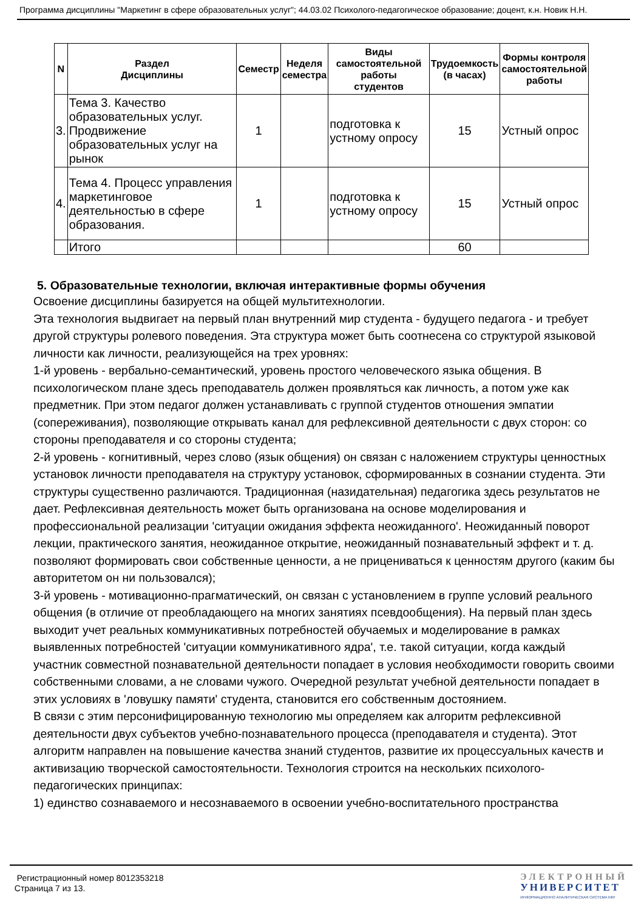Программа дисциплины "Маркетинг в сфере образовательных услуг"; 44.03.02 Психолого-педагогическое образование; доцент, к.н. Новик Н.Н.
| N | Раздел Дисциплины | Семестр | Неделя семестра | Виды самостоятельной работы студентов | Трудоемкость (в часах) | Формы контроля самостоятельной работы |
| --- | --- | --- | --- | --- | --- | --- |
| 3. | Тема 3. Качество образовательных услуг. Продвижение образовательных услуг на рынок | 1 | | подготовка к устному опросу | 15 | Устный опрос |
| 4. | Тема 4. Процесс управления маркетинговое деятельностью в сфере образования. | 1 | | подготовка к устному опросу | 15 | Устный опрос |
| | Итого | | | | 60 | |
5. Образовательные технологии, включая интерактивные формы обучения
Освоение дисциплины базируется на общей мультитехнологии.
Эта технология выдвигает на первый план внутренний мир студента - будущего педагога - и требует другой структуры ролевого поведения. Эта структура может быть соотнесена со структурой языковой личности как личности, реализующейся на трех уровнях:
1-й уровень - вербально-семантический, уровень простого человеческого языка общения. В психологическом плане здесь преподаватель должен проявляться как личность, а потом уже как предметник. При этом педагог должен устанавливать с группой студентов отношения эмпатии (сопереживания), позволяющие открывать канал для рефлексивной деятельности с двух сторон: со стороны преподавателя и со стороны студента;
2-й уровень - когнитивный, через слово (язык общения) он связан с наложением структуры ценностных установок личности преподавателя на структуру установок, сформированных в сознании студента. Эти структуры существенно различаются. Традиционная (назидательная) педагогика здесь результатов не дает. Рефлексивная деятельность может быть организована на основе моделирования и профессиональной реализации 'ситуации ожидания эффекта неожиданного'. Неожиданный поворот лекции, практического занятия, неожиданное открытие, неожиданный познавательный эффект и т. д. позволяют формировать свои собственные ценности, а не прицениваться к ценностям другого (каким бы авторитетом он ни пользовался);
3-й уровень - мотивационно-прагматический, он связан с установлением в группе условий реального общения (в отличие от преобладающего на многих занятиях псевдообщения). На первый план здесь выходит учет реальных коммуникативных потребностей обучаемых и моделирование в рамках выявленных потребностей 'ситуации коммуникативного ядра', т.е. такой ситуации, когда каждый участник совместной познавательной деятельности попадает в условия необходимости говорить своими собственными словами, а не словами чужого. Очередной результат учебной деятельности попадает в этих условиях в 'ловушку памяти' студента, становится его собственным достоянием.
В связи с этим персонифицированную технологию мы определяем как алгоритм рефлексивной деятельности двух субъектов учебно-познавательного процесса (преподавателя и студента). Этот алгоритм направлен на повышение качества знаний студентов, развитие их процессуальных качеств и активизацию творческой самостоятельности. Технология строится на нескольких психолого-педагогических принципах:
1) единство сознаваемого и несознаваемого в освоении учебно-воспитательного пространства
Регистрационный номер 8012353218
Страница 7 из 13.
ЭЛЕКТРОННЫЙ
УНИВЕРСИТЕТ
ИНФОРМАЦИОННО АНАЛИТИЧЕСКАЯ СИСТЕМА КФУ